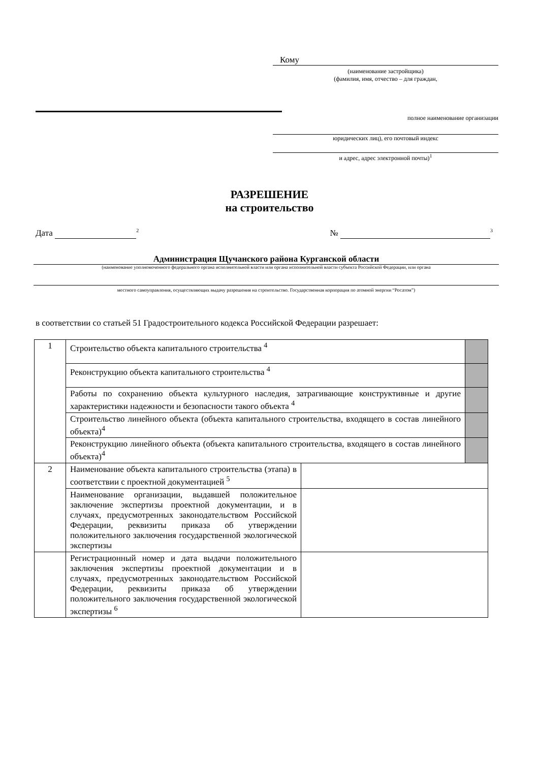Кому
(наименование застройщика)
(фамилия, имя, отчество – для граждан,
полное наименование организации
юридических лиц), его почтовый индекс
и адрес, адрес электронной почты)<sup>1</sup>
РАЗРЕШЕНИЕ
на строительство
Дата <sup>2</sup> № <sup>3</sup>
Администрация Щучанского района Курганской области
(наименование уполномоченного федерального органа исполнительной власти или органа исполнительной власти субъекта Российской Федерации, или органа
местного самоуправления, осуществляющих выдачу разрешения на строительство. Государственная корпорация по атомной энергии “Росатом”)
в соответствии со статьей 51 Градостроительного кодекса Российской Федерации разрешает:
| 1 | Строительство объекта капитального строительства <sup>4</sup> | | |
| | Реконструкцию объекта капитального строительства <sup>4</sup> | | |
| | Работы по сохранению объекта культурного наследия, затрагивающие конструктивные и другие характеристики надежности и безопасности такого объекта <sup>4</sup> | | |
| | Строительство линейного объекта (объекта капитального строительства, входящего в состав линейного объекта)<sup>4</sup> | | |
| | Реконструкцию линейного объекта (объекта капитального строительства, входящего в состав линейного объекта)<sup>4</sup> | | |
| 2 | Наименование объекта капитального строительства (этапа) в соответствии с проектной документацией <sup>5</sup> | | |
| | Наименование организации, выдавшей положительное заключение экспертизы проектной документации, и в случаях, предусмотренных законодательством Российской Федерации, реквизиты приказа об утверждении положительного заключения государственной экологической экспертизы | | |
| | Регистрационный номер и дата выдачи положительного заключения экспертизы проектной документации и в случаях, предусмотренных законодательством Российской Федерации, реквизиты приказа об утверждении положительного заключения государственной экологической экспертизы <sup>6</sup> | | |